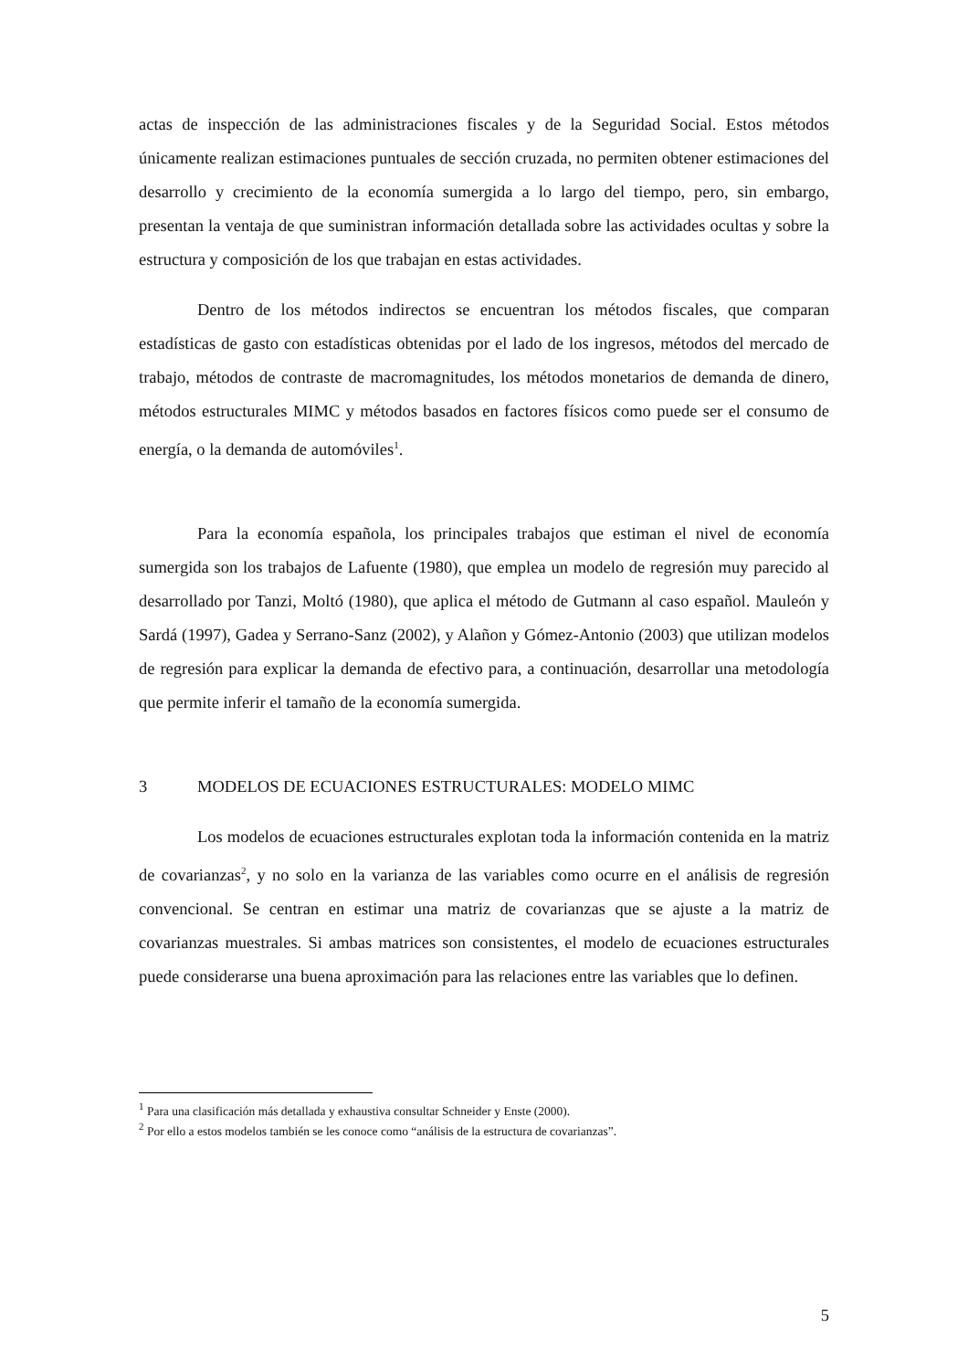actas de inspección de las administraciones fiscales y de la Seguridad Social. Estos métodos únicamente realizan estimaciones puntuales de sección cruzada, no permiten obtener estimaciones del desarrollo y crecimiento de la economía sumergida a lo largo del tiempo, pero, sin embargo, presentan la ventaja de que suministran información detallada sobre las actividades ocultas y sobre la estructura y composición de los que trabajan en estas actividades.
Dentro de los métodos indirectos se encuentran los métodos fiscales, que comparan estadísticas de gasto con estadísticas obtenidas por el lado de los ingresos, métodos del mercado de trabajo, métodos de contraste de macromagnitudes, los métodos monetarios de demanda de dinero, métodos estructurales MIMC y métodos basados en factores físicos como puede ser el consumo de energía, o la demanda de automóviles<sup>1</sup>.
Para la economía española, los principales trabajos que estiman el nivel de economía sumergida son los trabajos de Lafuente (1980), que emplea un modelo de regresión muy parecido al desarrollado por Tanzi, Moltó (1980), que aplica el método de Gutmann al caso español. Mauleón y Sardá (1997), Gadea y Serrano-Sanz (2002), y Alañon y Gómez-Antonio (2003) que utilizan modelos de regresión para explicar la demanda de efectivo para, a continuación, desarrollar una metodología que permite inferir el tamaño de la economía sumergida.
3 MODELOS DE ECUACIONES ESTRUCTURALES: MODELO MIMC
Los modelos de ecuaciones estructurales explotan toda la información contenida en la matriz de covarianzas<sup>2</sup>, y no solo en la varianza de las variables como ocurre en el análisis de regresión convencional. Se centran en estimar una matriz de covarianzas que se ajuste a la matriz de covarianzas muestrales. Si ambas matrices son consistentes, el modelo de ecuaciones estructurales puede considerarse una buena aproximación para las relaciones entre las variables que lo definen.
<sup>1</sup> Para una clasificación más detallada y exhaustiva consultar Schneider y Enste (2000).
<sup>2</sup> Por ello a estos modelos también se les conoce como “análisis de la estructura de covarianzas”.
5